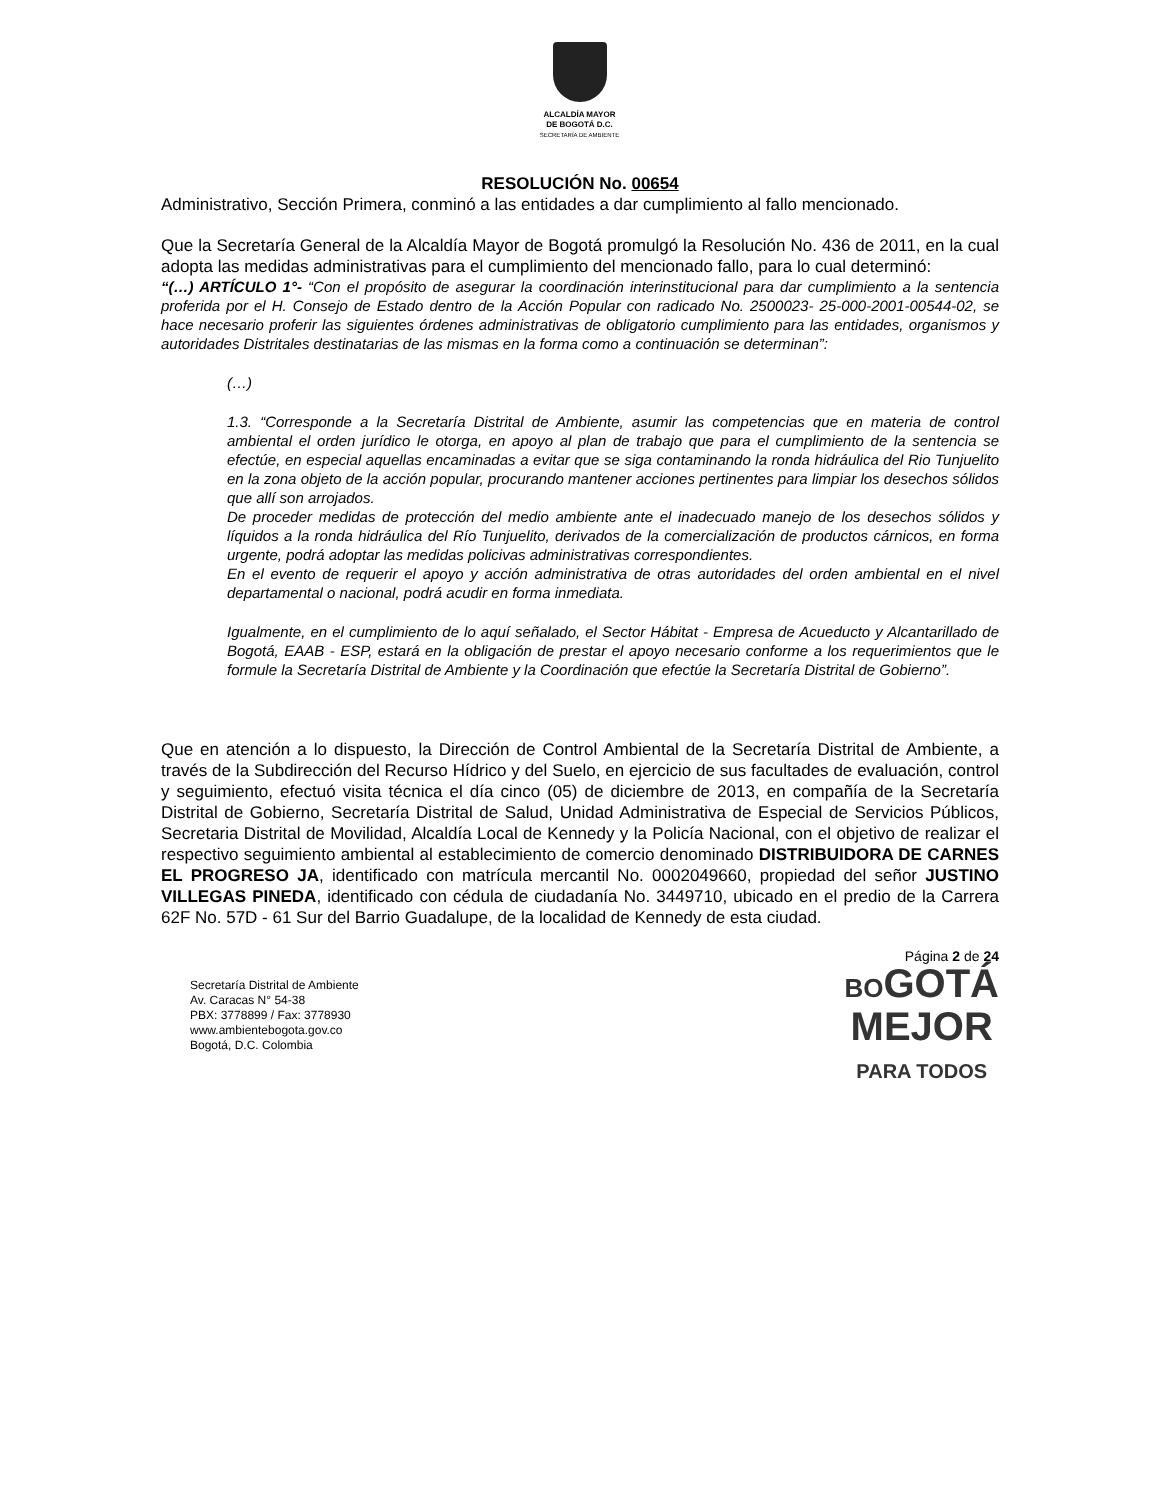ALCALDÍA MAYOR
DE BOGOTÁ D.C.
SECRETARÍA DE AMBIENTE
RESOLUCIÓN No. 00654
Administrativo, Sección Primera, conminó a las entidades a dar cumplimiento al fallo mencionado.
Que la Secretaría General de la Alcaldía Mayor de Bogotá promulgó la Resolución No. 436 de 2011, en la cual adopta las medidas administrativas para el cumplimiento del mencionado fallo, para lo cual determinó:
“(…) ARTÍCULO 1°- “Con el propósito de asegurar la coordinación interinstitucional para dar cumplimiento a la sentencia proferida por el H. Consejo de Estado dentro de la Acción Popular con radicado No. 2500023- 25-000-2001-00544-02, se hace necesario proferir las siguientes órdenes administrativas de obligatorio cumplimiento para las entidades, organismos y autoridades Distritales destinatarias de las mismas en la forma como a continuación se determinan”:
(…)
1.3. “Corresponde a la Secretaría Distrital de Ambiente, asumir las competencias que en materia de control ambiental el orden jurídico le otorga, en apoyo al plan de trabajo que para el cumplimiento de la sentencia se efectúe, en especial aquellas encaminadas a evitar que se siga contaminando la ronda hidráulica del Rio Tunjuelito en la zona objeto de la acción popular, procurando mantener acciones pertinentes para limpiar los desechos sólidos que allí son arrojados.
De proceder medidas de protección del medio ambiente ante el inadecuado manejo de los desechos sólidos y líquidos a la ronda hidráulica del Río Tunjuelito, derivados de la comercialización de productos cárnicos, en forma urgente, podrá adoptar las medidas policivas administrativas correspondientes.
En el evento de requerir el apoyo y acción administrativa de otras autoridades del orden ambiental en el nivel departamental o nacional, podrá acudir en forma inmediata.
Igualmente, en el cumplimiento de lo aquí señalado, el Sector Hábitat - Empresa de Acueducto y Alcantarillado de Bogotá, EAAB - ESP, estará en la obligación de prestar el apoyo necesario conforme a los requerimientos que le formule la Secretaría Distrital de Ambiente y la Coordinación que efectúe la Secretaría Distrital de Gobierno”.
Que en atención a lo dispuesto, la Dirección de Control Ambiental de la Secretaría Distrital de Ambiente, a través de la Subdirección del Recurso Hídrico y del Suelo, en ejercicio de sus facultades de evaluación, control y seguimiento, efectuó visita técnica el día cinco (05) de diciembre de 2013, en compañía de la Secretaría Distrital de Gobierno, Secretaría Distrital de Salud, Unidad Administrativa de Especial de Servicios Públicos, Secretaria Distrital de Movilidad, Alcaldía Local de Kennedy y la Policía Nacional, con el objetivo de realizar el respectivo seguimiento ambiental al establecimiento de comercio denominado DISTRIBUIDORA DE CARNES EL PROGRESO JA, identificado con matrícula mercantil No. 0002049660, propiedad del señor JUSTINO VILLEGAS PINEDA, identificado con cédula de ciudadanía No. 3449710, ubicado en el predio de la Carrera 62F No. 57D - 61 Sur del Barrio Guadalupe, de la localidad de Kennedy de esta ciudad.
Secretaría Distrital de Ambiente
Av. Caracas N° 54-38
PBX: 3778899 / Fax: 3778930
www.ambientebogota.gov.co
Bogotá, D.C. Colombia
Página 2 de 24
BOGOTÁ
MEJOR
PARA TODOS